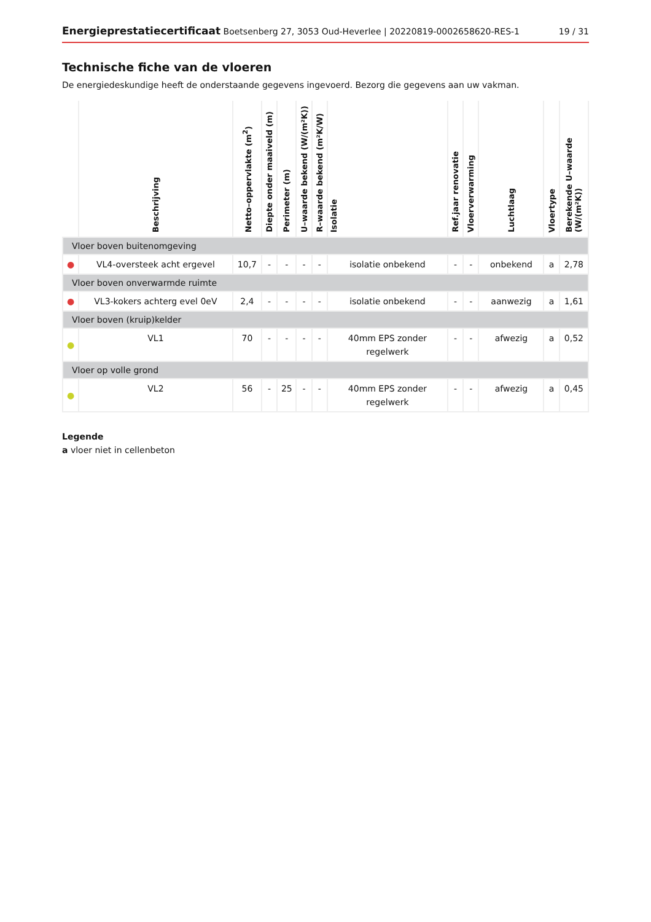Energieprestatiecertificaat Boetsenberg 27, 3053 Oud-Heverlee | 20220819-0002658620-RES-1 19 / 31
Technische fiche van de vloeren
De energiedeskundige heeft de onderstaande gegevens ingevoerd. Bezorg die gegevens aan uw vakman.
| | Beschrijving | Netto–oppervlakte (m<sup>2</sup>) | Diepte onder maaiveld (m) | Perimeter (m) | U–waarde bekend (W/(m²K)) | R–waarde bekend (m²K/W) | Isolatie | Ref.jaar renovatie | Vloerverwarming | Luchtlaag | Vloertype | Berekende U–waarde (W/(m²K)) |
| --- | --- | --- | --- | --- | --- | --- | --- | --- | --- | --- | --- | --- |
| Vloer boven buitenomgeving | | | | | | | | | | | | |
| ● | VL4-oversteek acht ergevel | 10,7 | - | - | - | - | isolatie onbekend | - | - | onbekend | a | 2,78 |
| Vloer boven onverwarmde ruimte | | | | | | | | | | | | |
| ● | VL3-kokers achterg evel 0eV | 2,4 | - | - | - | - | isolatie onbekend | - | - | aanwezig | a | 1,61 |
| Vloer boven (kruip)kelder | | | | | | | | | | | | |
| ● | VL1 | 70 | - | - | - | - | 40mm EPS zonder regelwerk | - | - | afwezig | a | 0,52 |
| Vloer op volle grond | | | | | | | | | | | | |
| ● | VL2 | 56 | - | 25 | - | - | 40mm EPS zonder regelwerk | - | - | afwezig | a | 0,45 |
Legende
a vloer niet in cellenbeton